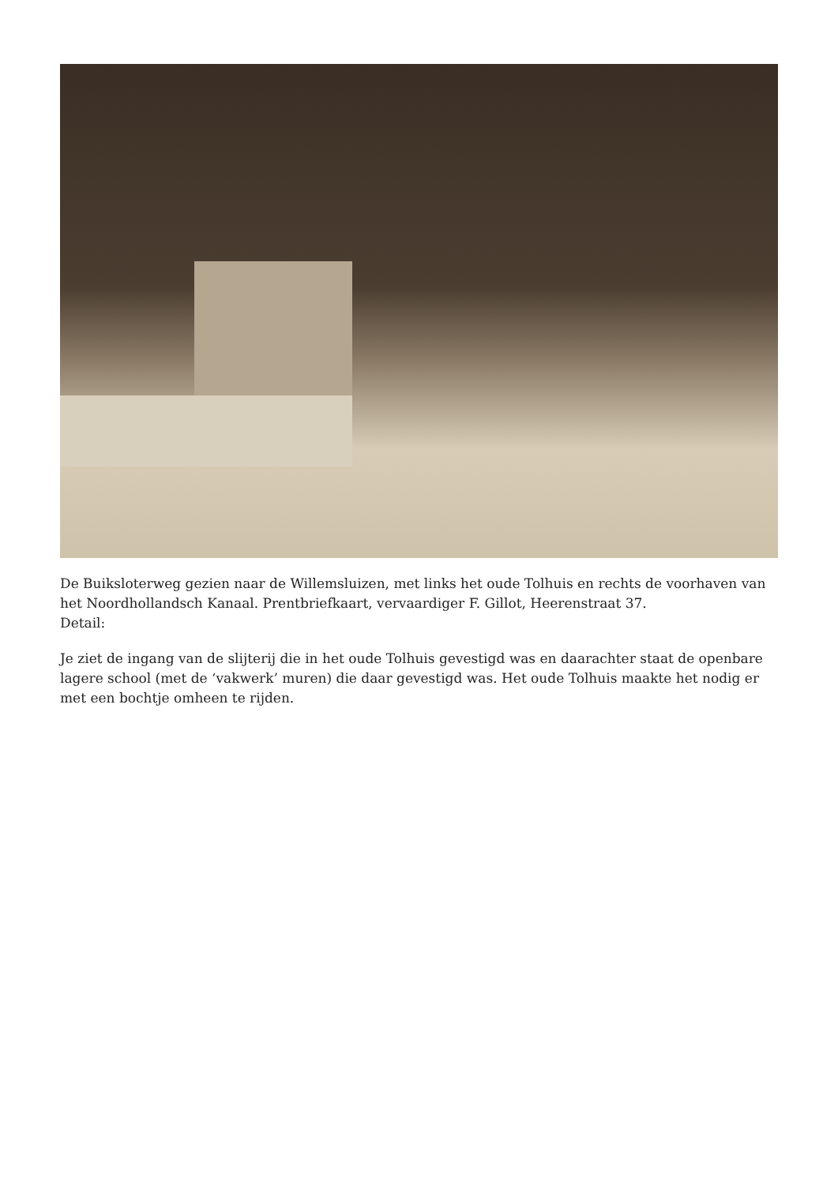De Buiksloterweg gezien naar de Willemsluizen, met links het oude Tolhuis en rechts de voorhaven van het Noordhollandsch Kanaal. Prentbriefkaart, vervaardiger F. Gillot, Heerenstraat 37.
Detail:
Je ziet de ingang van de slijterij die in het oude Tolhuis gevestigd was en daarachter staat de openbare lagere school (met de ‘vakwerk’ muren) die daar gevestigd was. Het oude Tolhuis maakte het nodig er met een bochtje omheen te rijden.